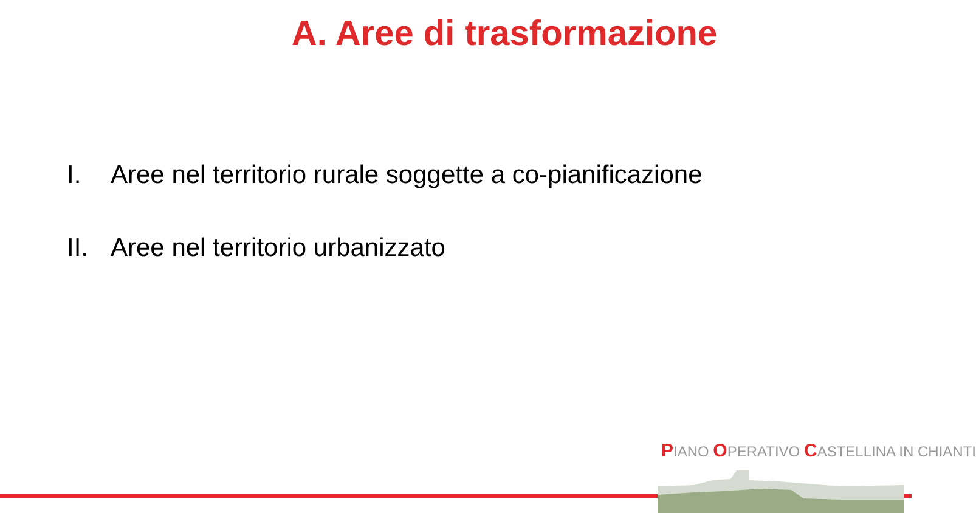A. Aree di trasformazione
I. Aree nel territorio rurale soggette a co-pianificazione
II. Aree nel territorio urbanizzato
PIANO OPERATIVO CASTELLINA IN CHIANTI